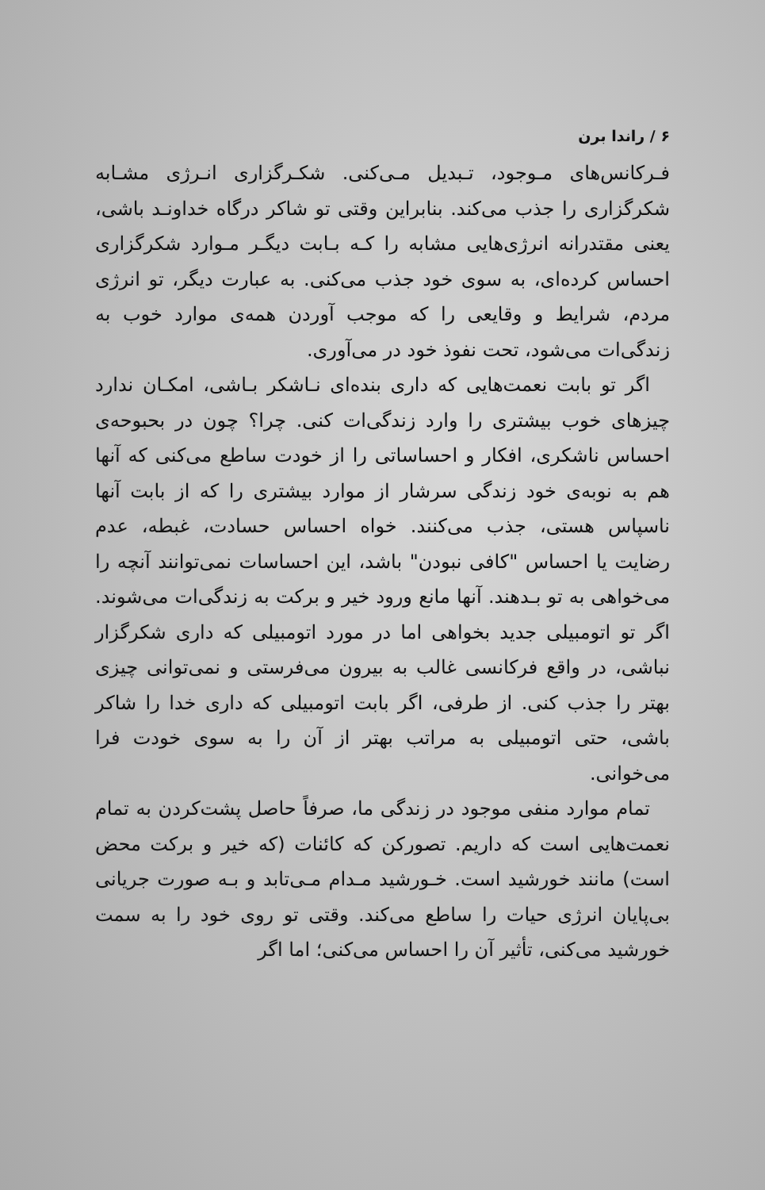۶ / راندا برن
فـرکانس‌های مـوجود، تـبدیل مـی‌کنی. شکـرگزاری انـرژی مشـابه شکرگزاری را جذب می‌کند. بنابراین وقتی تو شاکر درگاه خداونـد باشی، یعنی مقتدرانه انرژی‌هایی مشابه را کـه بـابت دیگـر مـوارد شکرگزاری احساس کرده‌ای، به سوی خود جذب می‌کنی. به عبارت دیگر، تو انرژی مردم، شرایط و وقایعی را که موجب آوردن همه‌ی موارد خوب به زندگی‌ات می‌شود، تحت نفوذ خود در می‌آوری.
اگر تو بابت نعمت‌هایی که داری بنده‌ای نـاشکر بـاشی، امکـان ندارد چیزهای خوب بیشتری را وارد زندگی‌ات کنی. چرا؟ چون در بحبوحه‌ی احساس ناشکری، افکار و احساساتی را از خودت ساطع می‌کنی که آنها هم به نوبه‌ی خود زندگی سرشار از موارد بیشتری را که از بابت آنها ناسپاس هستی، جذب می‌کنند. خواه احساس حسادت، غبطه، عدم رضایت یا احساس "کافی نبودن" باشد، این احساسات نمی‌توانند آنچه را می‌خواهی به تو بـدهند. آنها مانع ورود خیر و برکت به زندگی‌ات می‌شوند. اگر تو اتومبیلی جدید بخواهی اما در مورد اتومبیلی که داری شکرگزار نباشی، در واقع فرکانسی غالب به بیرون می‌فرستی و نمی‌توانی چیزی بهتر را جذب کنی. از طرفی، اگر بابت اتومبیلی که داری خدا را شاکر باشی، حتی اتومبیلی به مراتب بهتر از آن را به سوی خودت فرا می‌خوانی.
تمام موارد منفی موجود در زندگی ما، صرفاً حاصل پشت‌کردن به تمام نعمت‌هایی است که داریم. تصورکن که کائنات (که خیر و برکت محض است) مانند خورشید است. خـورشید مـدام مـی‌تابد و بـه صورت جریانی بی‌پایان انرژی حیات را ساطع می‌کند. وقتی تو روی خود را به سمت خورشید می‌کنی، تأثیر آن را احساس می‌کنی؛ اما اگر